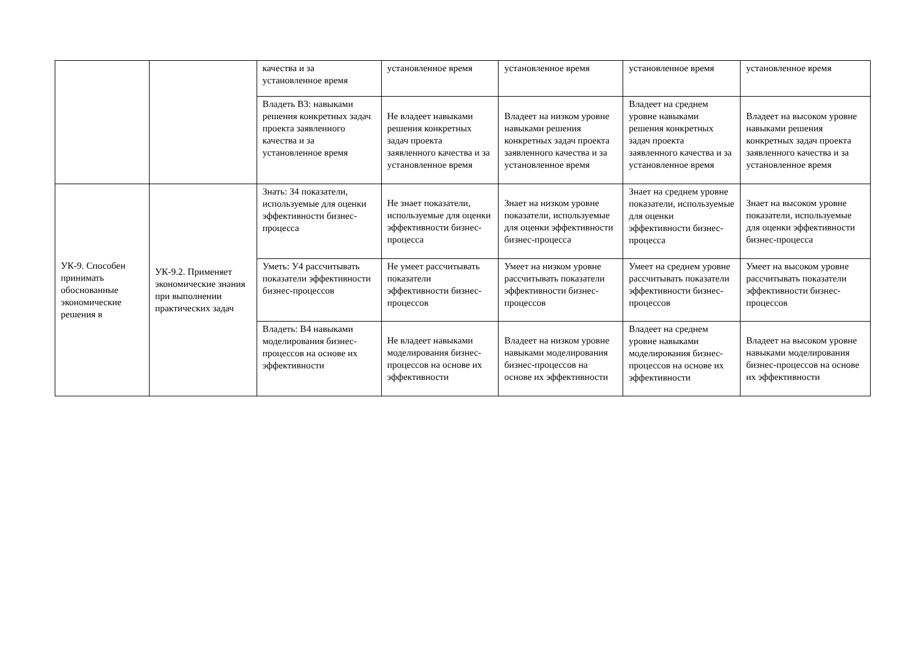| | | качества и за установленное время | установленное время | установленное время | установленное время | установленное время |
| | | Владеть В3: навыками решения конкретных задач проекта заявленного качества и за установленное время | Не владеет навыками решения конкретных задач проекта заявленного качества и за установленное время | Владеет на низком уровне навыками решения конкретных задач проекта заявленного качества и за установленное время | Владеет на среднем уровне навыками решения конкретных задач проекта заявленного качества и за установленное время | Владеет на высоком уровне навыками решения конкретных задач проекта заявленного качества и за установленное время |
| УК-9. Способен принимать обоснованные экономические решения в | УК-9.2. Применяет экономические знания при выполнении практических задач | Знать: З4 показатели, используемые для оценки эффективности бизнес-процесса | Не знает показатели, используемые для оценки эффективности бизнес-процесса | Знает на низком уровне показатели, используемые для оценки эффективности бизнес-процесса | Знает на среднем уровне показатели, используемые для оценки эффективности бизнес-процесса | Знает на высоком уровне показатели, используемые для оценки эффективности бизнес-процесса |
| | | Уметь: У4 рассчитывать показатели эффективности бизнес-процессов | Не умеет рассчитывать показатели эффективности бизнес-процессов | Умеет на низком уровне рассчитывать показатели эффективности бизнес-процессов | Умеет на среднем уровне рассчитывать показатели эффективности бизнес-процессов | Умеет на высоком уровне рассчитывать показатели эффективности бизнес-процессов |
| | | Владеть: В4 навыками моделирования бизнес-процессов на основе их эффективности | Не владеет навыками моделирования бизнес-процессов на основе их эффективности | Владеет на низком уровне навыками моделирования бизнес-процессов на основе их эффективности | Владеет на среднем уровне навыками моделирования бизнес-процессов на основе их эффективности | Владеет на высоком уровне навыками моделирования бизнес-процессов на основе их эффективности |